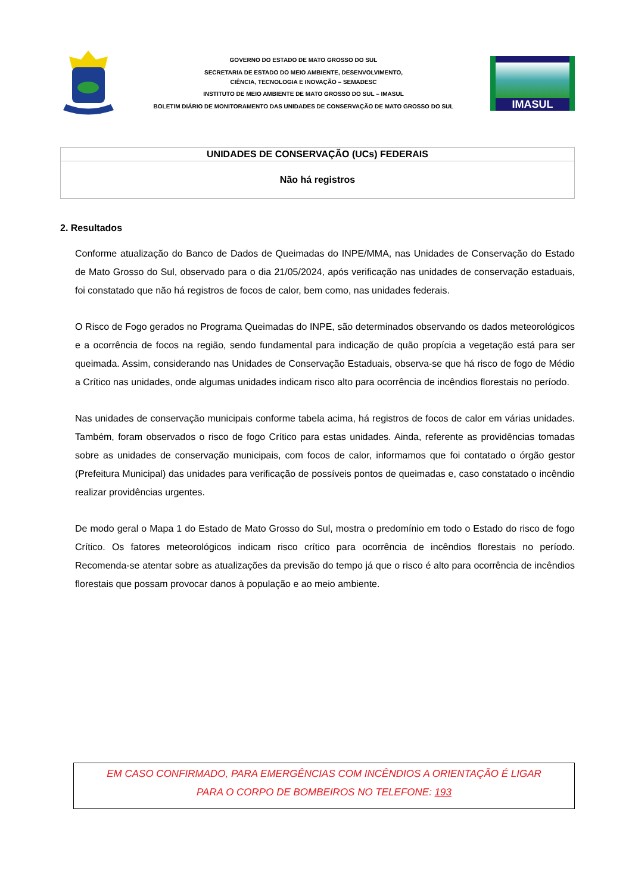GOVERNO DO ESTADO DE MATO GROSSO DO SUL
SECRETARIA DE ESTADO DO MEIO AMBIENTE, DESENVOLVIMENTO,
CIÊNCIA, TECNOLOGIA E INOVAÇÃO – SEMADESC
INSTITUTO DE MEIO AMBIENTE DE MATO GROSSO DO SUL – IMASUL
BOLETIM DIÁRIO DE MONITORAMENTO DAS UNIDADES DE CONSERVAÇÃO DE MATO GROSSO DO SUL
IMASUL
| UNIDADES DE CONSERVAÇÃO (UCs) FEDERAIS |
| --- |
| Não há registros |
2. Resultados
Conforme atualização do Banco de Dados de Queimadas do INPE/MMA, nas Unidades de Conservação do Estado de Mato Grosso do Sul, observado para o dia 21/05/2024, após verificação nas unidades de conservação estaduais, foi constatado que não há registros de focos de calor, bem como, nas unidades federais.
O Risco de Fogo gerados no Programa Queimadas do INPE, são determinados observando os dados meteorológicos e a ocorrência de focos na região, sendo fundamental para indicação de quão propícia a vegetação está para ser queimada. Assim, considerando nas Unidades de Conservação Estaduais, observa-se que há risco de fogo de Médio a Crítico nas unidades, onde algumas unidades indicam risco alto para ocorrência de incêndios florestais no período.
Nas unidades de conservação municipais conforme tabela acima, há registros de focos de calor em várias unidades. Também, foram observados o risco de fogo Crítico para estas unidades. Ainda, referente as providências tomadas sobre as unidades de conservação municipais, com focos de calor, informamos que foi contatado o órgão gestor (Prefeitura Municipal) das unidades para verificação de possíveis pontos de queimadas e, caso constatado o incêndio realizar providências urgentes.
De modo geral o Mapa 1 do Estado de Mato Grosso do Sul, mostra o predomínio em todo o Estado do risco de fogo Crítico. Os fatores meteorológicos indicam risco crítico para ocorrência de incêndios florestais no período. Recomenda-se atentar sobre as atualizações da previsão do tempo já que o risco é alto para ocorrência de incêndios florestais que possam provocar danos à população e ao meio ambiente.
EM CASO CONFIRMADO, PARA EMERGÊNCIAS COM INCÊNDIOS A ORIENTAÇÃO É LIGAR
PARA O CORPO DE BOMBEIROS NO TELEFONE: 193